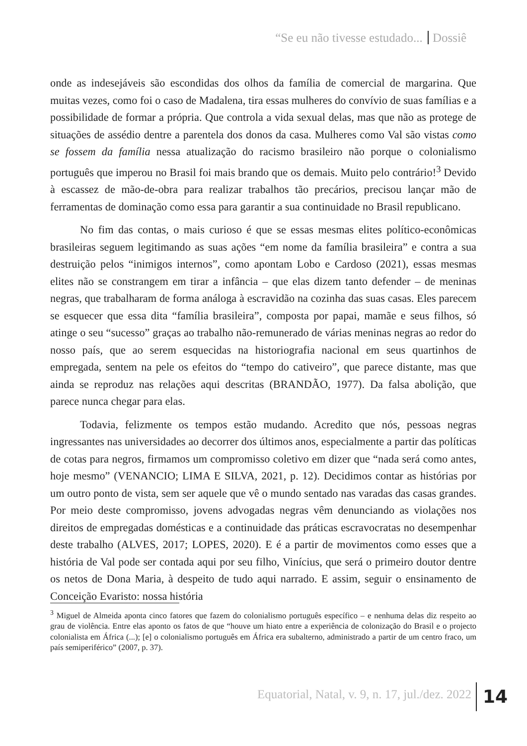“Se eu não tivesse estudado... Dossiê
onde as indesejáveis são escondidas dos olhos da família de comercial de margarina. Que muitas vezes, como foi o caso de Madalena, tira essas mulheres do convívio de suas famílias e a possibilidade de formar a própria. Que controla a vida sexual delas, mas que não as protege de situações de assédio dentre a parentela dos donos da casa. Mulheres como Val são vistas como se fossem da família nessa atualização do racismo brasileiro não porque o colonialismo português que imperou no Brasil foi mais brando que os demais. Muito pelo contrário!<sup>3</sup> Devido à escassez de mão-de-obra para realizar trabalhos tão precários, precisou lançar mão de ferramentas de dominação como essa para garantir a sua continuidade no Brasil republicano.
No fim das contas, o mais curioso é que se essas mesmas elites político-econômicas brasileiras seguem legitimando as suas ações “em nome da família brasileira” e contra a sua destruição pelos “inimigos internos”, como apontam Lobo e Cardoso (2021), essas mesmas elites não se constrangem em tirar a infância – que elas dizem tanto defender – de meninas negras, que trabalharam de forma análoga à escravidão na cozinha das suas casas. Eles parecem se esquecer que essa dita “família brasileira”, composta por papai, mamãe e seus filhos, só atinge o seu “sucesso” graças ao trabalho não-remunerado de várias meninas negras ao redor do nosso país, que ao serem esquecidas na historiografia nacional em seus quartinhos de empregada, sentem na pele os efeitos do “tempo do cativeiro”, que parece distante, mas que ainda se reproduz nas relações aqui descritas (BRANDÃO, 1977). Da falsa abolição, que parece nunca chegar para elas.
Todavia, felizmente os tempos estão mudando. Acredito que nós, pessoas negras ingressantes nas universidades ao decorrer dos últimos anos, especialmente a partir das políticas de cotas para negros, firmamos um compromisso coletivo em dizer que “nada será como antes, hoje mesmo” (VENANCIO; LIMA E SILVA, 2021, p. 12). Decidimos contar as histórias por um outro ponto de vista, sem ser aquele que vê o mundo sentado nas varadas das casas grandes. Por meio deste compromisso, jovens advogadas negras vêm denunciando as violações nos direitos de empregadas domésticas e a continuidade das práticas escravocratas no desempenhar deste trabalho (ALVES, 2017; LOPES, 2020). E é a partir de movimentos como esses que a história de Val pode ser contada aqui por seu filho, Vinícius, que será o primeiro doutor dentre os netos de Dona Maria, à despeito de tudo aqui narrado. E assim, seguir o ensinamento de Conceição Evaristo: nossa história
<sup>3</sup> Miguel de Almeida aponta cinco fatores que fazem do colonialismo português específico – e nenhuma delas diz respeito ao grau de violência. Entre elas aponto os fatos de que “houve um hiato entre a experiência de colonização do Brasil e o projecto colonialista em África (...); [e] o colonialismo português em África era subalterno, administrado a partir de um centro fraco, um país semiperiférico” (2007, p. 37).
Equatorial, Natal, v. 9, n. 17, jul./dez. 2022
14